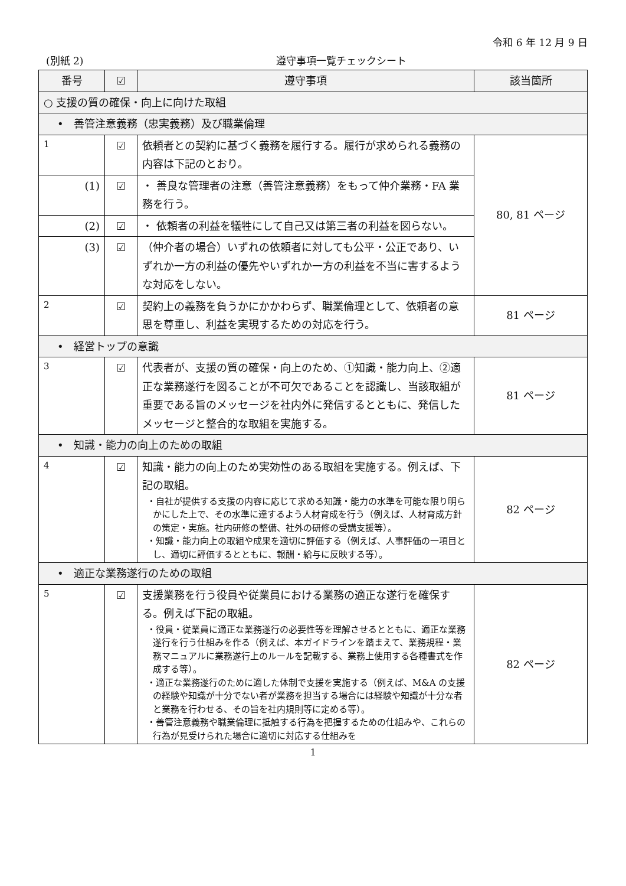令和 6 年 12 月 9 日
(別紙 2) 遵守事項一覧チェックシート
| 番号 | ☑ | 遵守事項 | 該当箇所 |
| --- | --- | --- | --- |
| ○ 支援の質の確保・向上に向けた取組 | | | |
| • 善管注意義務（忠実義務）及び職業倫理 | | | |
| 1 | ☑ | 依頼者との契約に基づく義務を履行する。履行が求められる義務の内容は下記のとおり。 | 80, 81 ページ |
| (1) | ☑ | ・ 善良な管理者の注意（善管注意義務）をもって仲介業務・FA 業務を行う。 | |
| (2) | ☑ | ・ 依頼者の利益を犠牲にして自己又は第三者の利益を図らない。 | |
| (3) | ☑ | （仲介者の場合）いずれの依頼者に対しても公平・公正であり、いずれか一方の利益の優先やいずれか一方の利益を不当に害するような対応をしない。 | |
| 2 | ☑ | 契約上の義務を負うかにかかわらず、職業倫理として、依頼者の意思を尊重し、利益を実現するための対応を行う。 | 81 ページ |
| • 経営トップの意識 | | | |
| 3 | ☑ | 代表者が、支援の質の確保・向上のため、①知識・能力向上、②適正な業務遂行を図ることが不可欠であることを認識し、当該取組が重要である旨のメッセージを社内外に発信するとともに、発信したメッセージと整合的な取組を実施する。 | 81 ページ |
| • 知識・能力の向上のための取組 | | | |
| 4 | ☑ | 知識・能力の向上のため実効性のある取組を実施する。例えば、下記の取組。 ・自社が提供する支援の内容に応じて求める知識・能力の水準を可能な限り明らかにした上で、その水準に達するよう人材育成を行う（例えば、人材育成方針の策定・実施。社内研修の整備、社外の研修の受講支援等）。 ・知識・能力向上の取組や成果を適切に評価する（例えば、人事評価の一項目とし、適切に評価するとともに、報酬・給与に反映する等）。 | 82 ページ |
| • 適正な業務遂行のための取組 | | | |
| 5 | ☑ | 支援業務を行う役員や従業員における業務の適正な遂行を確保する。例えば下記の取組。 ・役員・従業員に適正な業務遂行の必要性等を理解させるとともに、適正な業務遂行を行う仕組みを作る（例えば、本ガイドラインを踏まえて、業務規程・業務マニュアルに業務遂行上のルールを記載する、業務上使用する各種書式を作成する等）。 ・適正な業務遂行のために適した体制で支援を実施する（例えば、M&A の支援の経験や知識が十分でない者が業務を担当する場合には経験や知識が十分な者と業務を行わせる、その旨を社内規則等に定める等）。 ・善管注意義務や職業倫理に抵触する行為を把握するための仕組みや、これらの行為が見受けられた場合に適切に対応する仕組みを | 82 ページ |
1